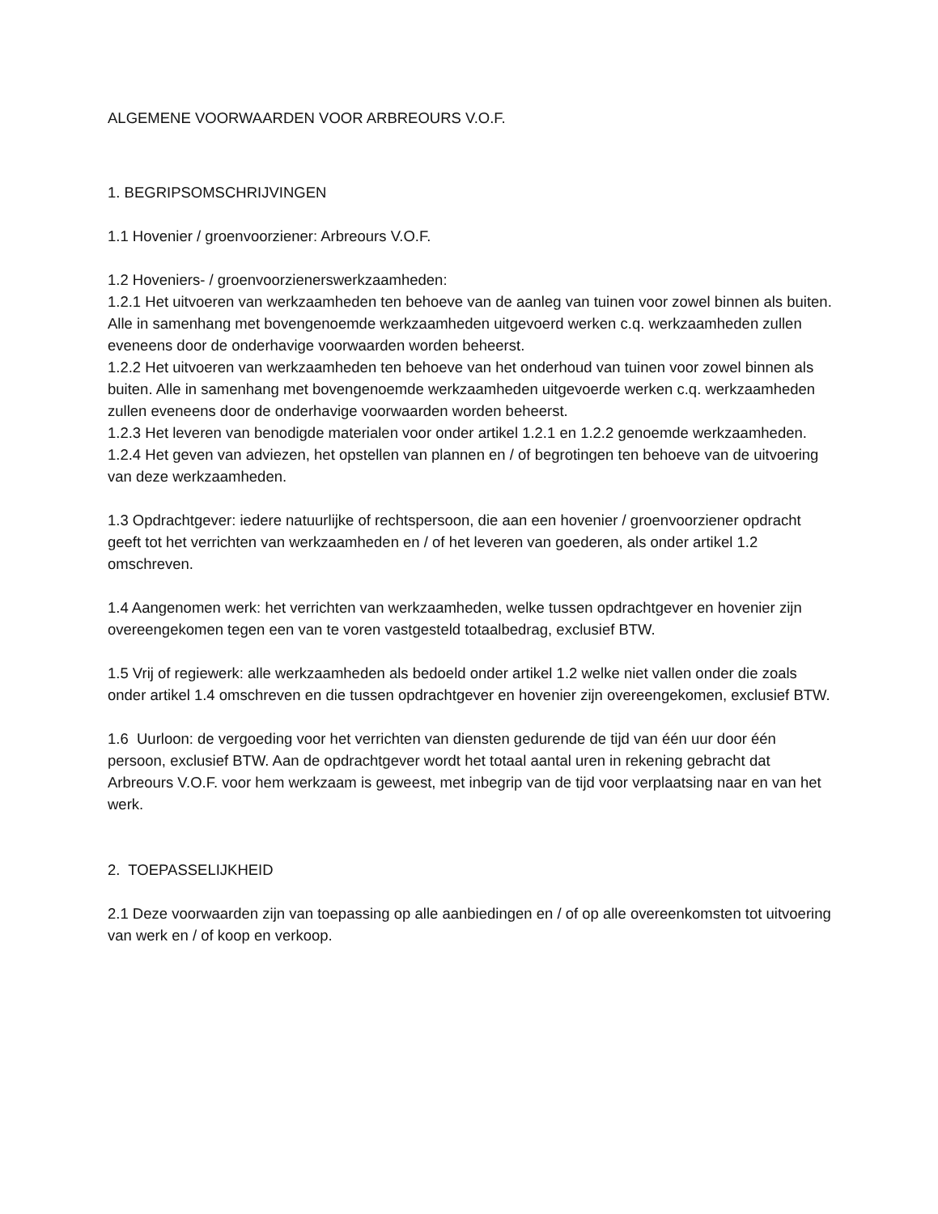ALGEMENE VOORWAARDEN VOOR ARBREOURS V.O.F.
1. BEGRIPSOMSCHRIJVINGEN
1.1 Hovenier / groenvoorziener: Arbreours V.O.F.
1.2 Hoveniers- / groenvoorzienerswerkzaamheden:
1.2.1 Het uitvoeren van werkzaamheden ten behoeve van de aanleg van tuinen voor zowel binnen als buiten. Alle in samenhang met bovengenoemde werkzaamheden uitgevoerd werken c.q. werkzaamheden zullen eveneens door de onderhavige voorwaarden worden beheerst.
1.2.2 Het uitvoeren van werkzaamheden ten behoeve van het onderhoud van tuinen voor zowel binnen als buiten. Alle in samenhang met bovengenoemde werkzaamheden uitgevoerde werken c.q. werkzaamheden zullen eveneens door de onderhavige voorwaarden worden beheerst.
1.2.3 Het leveren van benodigde materialen voor onder artikel 1.2.1 en 1.2.2 genoemde werkzaamheden.
1.2.4 Het geven van adviezen, het opstellen van plannen en / of begrotingen ten behoeve van de uitvoering van deze werkzaamheden.
1.3 Opdrachtgever: iedere natuurlijke of rechtspersoon, die aan een hovenier / groenvoorziener opdracht geeft tot het verrichten van werkzaamheden en / of het leveren van goederen, als onder artikel 1.2 omschreven.
1.4 Aangenomen werk: het verrichten van werkzaamheden, welke tussen opdrachtgever en hovenier zijn overeengekomen tegen een van te voren vastgesteld totaalbedrag, exclusief BTW.
1.5 Vrij of regiewerk: alle werkzaamheden als bedoeld onder artikel 1.2 welke niet vallen onder die zoals onder artikel 1.4 omschreven en die tussen opdrachtgever en hovenier zijn overeengekomen, exclusief BTW.
1.6 Uurloon: de vergoeding voor het verrichten van diensten gedurende de tijd van één uur door één persoon, exclusief BTW. Aan de opdrachtgever wordt het totaal aantal uren in rekening gebracht dat Arbreours V.O.F. voor hem werkzaam is geweest, met inbegrip van de tijd voor verplaatsing naar en van het werk.
2. TOEPASSELIJKHEID
2.1 Deze voorwaarden zijn van toepassing op alle aanbiedingen en / of op alle overeenkomsten tot uitvoering van werk en / of koop en verkoop.